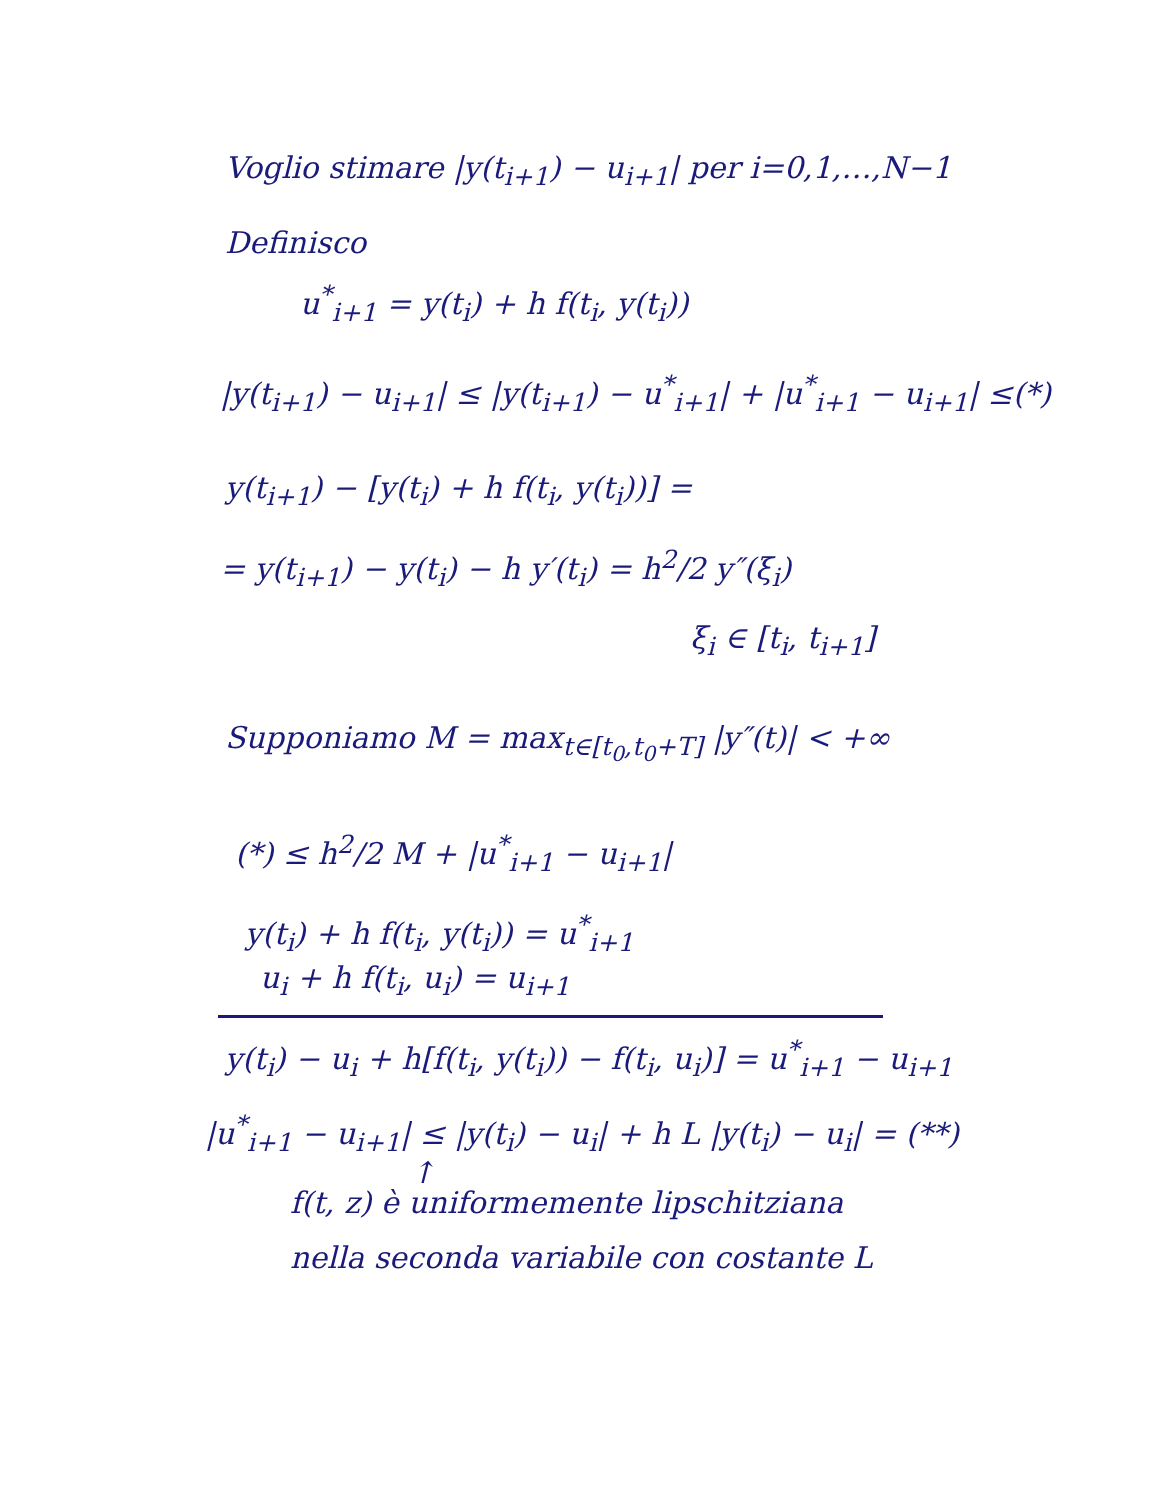Voglio stimare |y(t<sub>i+1</sub>) − u<sub>i+1</sub>| per i=0,1,…,N−1
Definisco
u<sup>*</sup><sub>i+1</sub> = y(t<sub>i</sub>) + h f(t<sub>i</sub>, y(t<sub>i</sub>))
|y(t<sub>i+1</sub>) − u<sub>i+1</sub>| ≤ |y(t<sub>i+1</sub>) − u<sup>*</sup><sub>i+1</sub>| + |u<sup>*</sup><sub>i+1</sub> − u<sub>i+1</sub>| ≤(*)
y(t<sub>i+1</sub>) − [y(t<sub>i</sub>) + h f(t<sub>i</sub>, y(t<sub>i</sub>))] =
= y(t<sub>i+1</sub>) − y(t<sub>i</sub>) − h y′(t<sub>i</sub>) = h<sup>2</sup>/2 y″(ξ<sub>i</sub>)
ξ<sub>i</sub> ∈ [t<sub>i</sub>, t<sub>i+1</sub>]
Supponiamo M = max<sub>t∈[t<sub>0</sub>,t<sub>0</sub>+T]</sub> |y″(t)| < +∞
(*) ≤ h<sup>2</sup>/2 M + |u<sup>*</sup><sub>i+1</sub> − u<sub>i+1</sub>|
y(t<sub>i</sub>) + h f(t<sub>i</sub>, y(t<sub>i</sub>)) = u<sup>*</sup><sub>i+1</sub>
u<sub>i</sub> + h f(t<sub>i</sub>, u<sub>i</sub>) = u<sub>i+1</sub>
y(t<sub>i</sub>) − u<sub>i</sub> + h[f(t<sub>i</sub>, y(t<sub>i</sub>)) − f(t<sub>i</sub>, u<sub>i</sub>)] = u<sup>*</sup><sub>i+1</sub> − u<sub>i+1</sub>
|u<sup>*</sup><sub>i+1</sub> − u<sub>i+1</sub>| ≤ |y(t<sub>i</sub>) − u<sub>i</sub>| + h L |y(t<sub>i</sub>) − u<sub>i</sub>| = (**)
↑
f(t, z) è uniformemente lipschitziana
nella seconda variabile con costante L